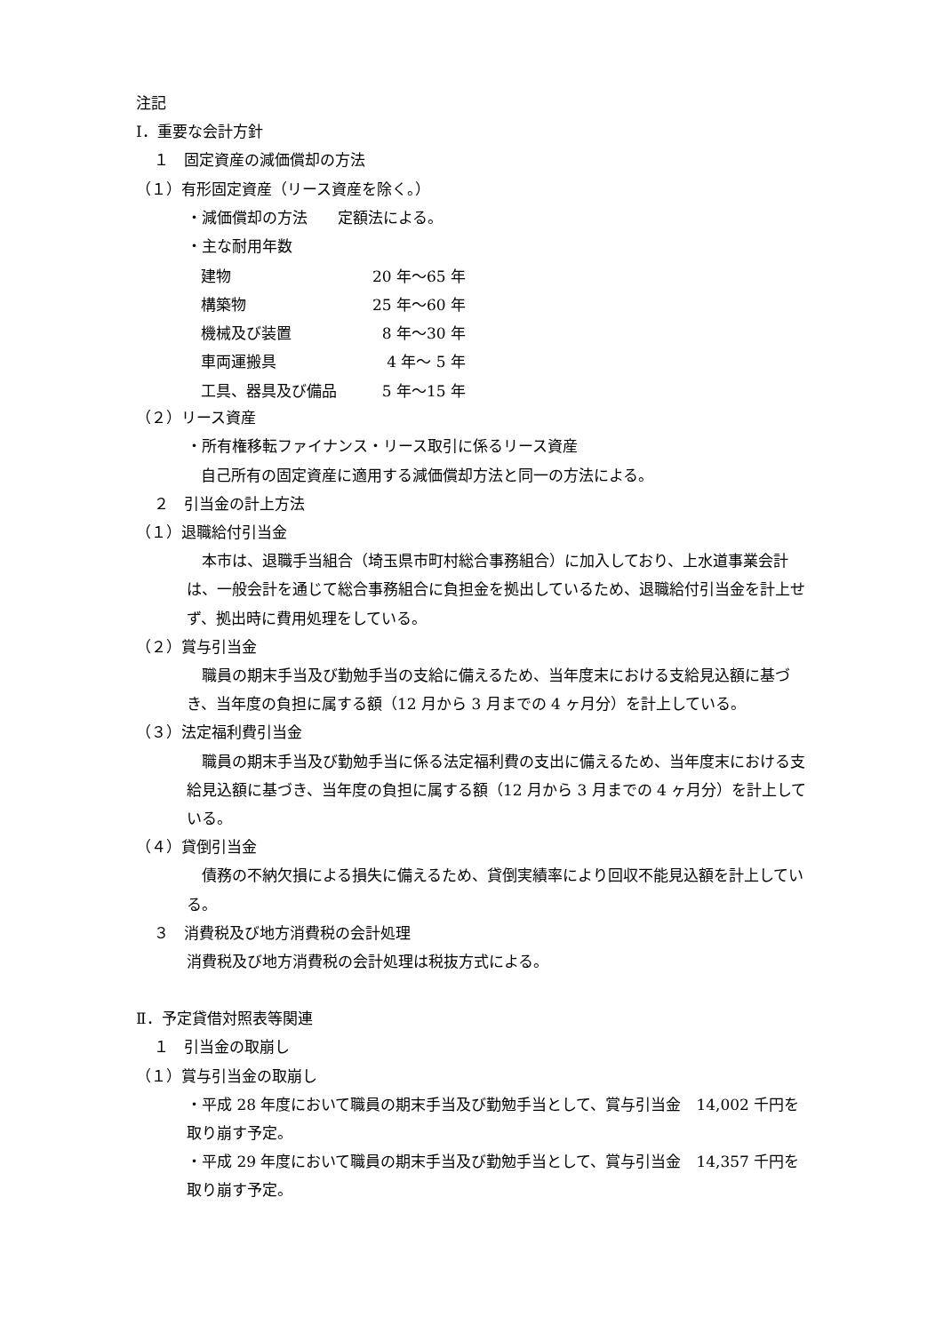注記
Ⅰ．重要な会計方針
１　固定資産の減価償却の方法
（１）有形固定資産（リース資産を除く。）
・減価償却の方法　　定額法による。
・主な耐用年数
| 建物 | 20 年～65 年 |
| 構築物 | 25 年～60 年 |
| 機械及び装置 | 8 年～30 年 |
| 車両運搬具 | 4 年～ 5 年 |
| 工具、器具及び備品 | 5 年～15 年 |
（２）リース資産
・所有権移転ファイナンス・リース取引に係るリース資産
自己所有の固定資産に適用する減価償却方法と同一の方法による。
２　引当金の計上方法
（１）退職給付引当金
本市は、退職手当組合（埼玉県市町村総合事務組合）に加入しており、上水道事業会計は、一般会計を通じて総合事務組合に負担金を拠出しているため、退職給付引当金を計上せず、拠出時に費用処理をしている。
（２）賞与引当金
職員の期末手当及び勤勉手当の支給に備えるため、当年度末における支給見込額に基づき、当年度の負担に属する額（12 月から 3 月までの 4 ヶ月分）を計上している。
（３）法定福利費引当金
職員の期末手当及び勤勉手当に係る法定福利費の支出に備えるため、当年度末における支給見込額に基づき、当年度の負担に属する額（12 月から 3 月までの 4 ヶ月分）を計上している。
（４）貸倒引当金
債務の不納欠損による損失に備えるため、貸倒実績率により回収不能見込額を計上している。
３　消費税及び地方消費税の会計処理
消費税及び地方消費税の会計処理は税抜方式による。
Ⅱ．予定貸借対照表等関連
１　引当金の取崩し
（１）賞与引当金の取崩し
・平成 28 年度において職員の期末手当及び勤勉手当として、賞与引当金　14,002 千円を取り崩す予定。
・平成 29 年度において職員の期末手当及び勤勉手当として、賞与引当金　14,357 千円を取り崩す予定。